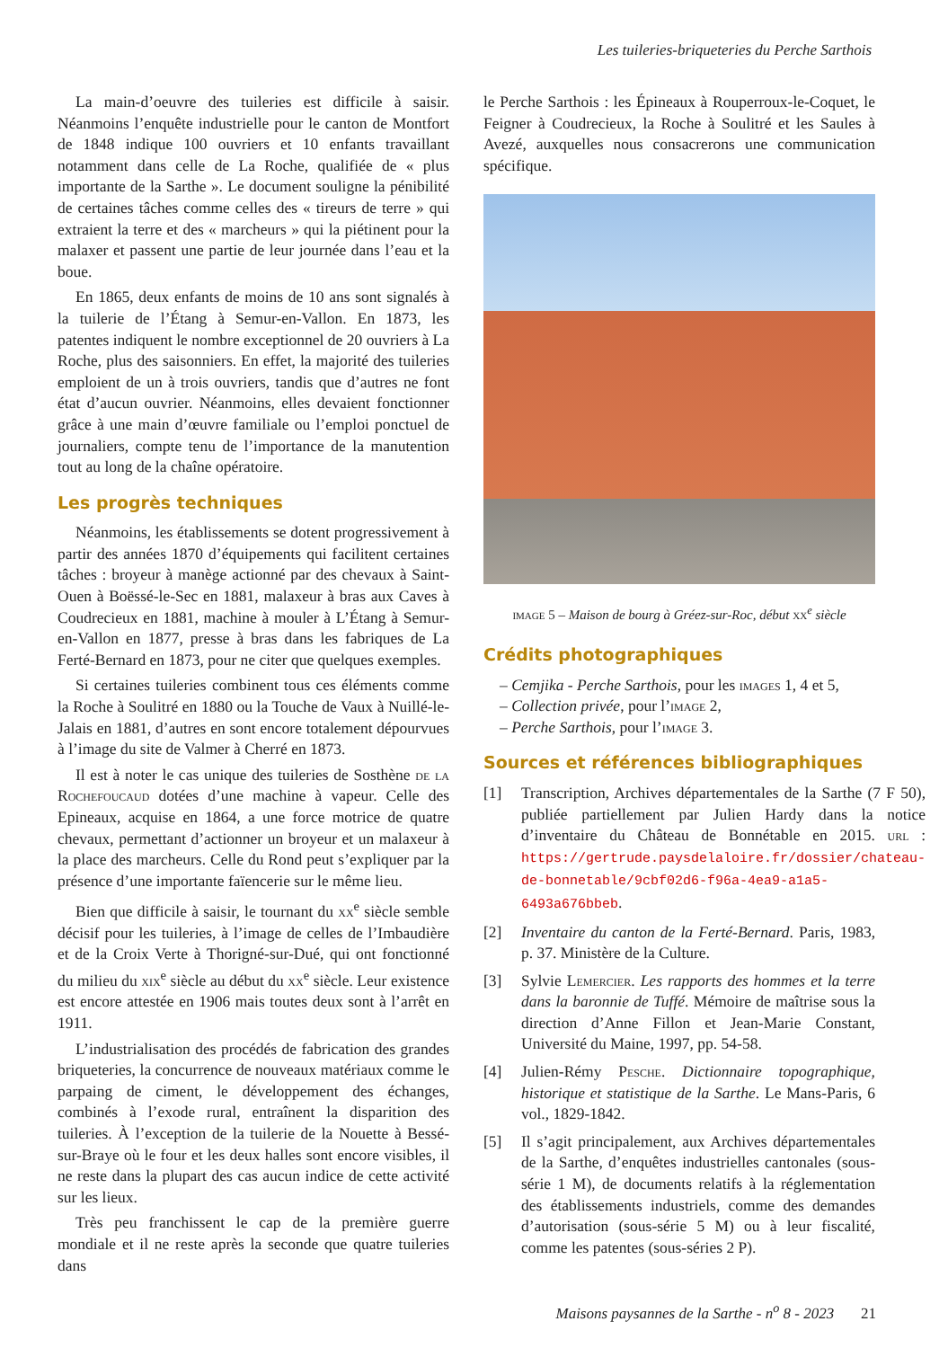Les tuileries-briqueteries du Perche Sarthois
La main-d’oeuvre des tuileries est difficile à saisir. Néanmoins l’enquête industrielle pour le canton de Montfort de 1848 indique 100 ouvriers et 10 enfants travaillant notamment dans celle de La Roche, qualifiée de « plus importante de la Sarthe ». Le document souligne la pénibilité de certaines tâches comme celles des « tireurs de terre » qui extraient la terre et des « marcheurs » qui la piétinent pour la malaxer et passent une partie de leur journée dans l’eau et la boue.
En 1865, deux enfants de moins de 10 ans sont signalés à la tuilerie de l’Étang à Semur-en-Vallon. En 1873, les patentes indiquent le nombre exceptionnel de 20 ouvriers à La Roche, plus des saisonniers. En effet, la majorité des tuileries emploient de un à trois ouvriers, tandis que d’autres ne font état d’aucun ouvrier. Néanmoins, elles devaient fonctionner grâce à une main d’œuvre familiale ou l’emploi ponctuel de journaliers, compte tenu de l’importance de la manutention tout au long de la chaîne opératoire.
Les progrès techniques
Néanmoins, les établissements se dotent progressivement à partir des années 1870 d’équipements qui facilitent certaines tâches : broyeur à manège actionné par des chevaux à Saint-Ouen à Boëssé-le-Sec en 1881, malaxeur à bras aux Caves à Coudrecieux en 1881, machine à mouler à L’Étang à Semur-en-Vallon en 1877, presse à bras dans les fabriques de La Ferté-Bernard en 1873, pour ne citer que quelques exemples.
Si certaines tuileries combinent tous ces éléments comme la Roche à Soulitré en 1880 ou la Touche de Vaux à Nuillé-le-Jalais en 1881, d’autres en sont encore totalement dépourvues à l’image du site de Valmer à Cherré en 1873.
Il est à noter le cas unique des tuileries de Sosthène de la Rochefoucaud dotées d’une machine à vapeur. Celle des Epineaux, acquise en 1864, a une force motrice de quatre chevaux, permettant d’actionner un broyeur et un malaxeur à la place des marcheurs. Celle du Rond peut s’expliquer par la présence d’une importante faïencerie sur le même lieu.
Bien que difficile à saisir, le tournant du xx<sup>e</sup> siècle semble décisif pour les tuileries, à l’image de celles de l’Imbaudière et de la Croix Verte à Thorigné-sur-Dué, qui ont fonctionné du milieu du xix<sup>e</sup> siècle au début du xx<sup>e</sup> siècle. Leur existence est encore attestée en 1906 mais toutes deux sont à l’arrêt en 1911.
L’industrialisation des procédés de fabrication des grandes briqueteries, la concurrence de nouveaux matériaux comme le parpaing de ciment, le développement des échanges, combinés à l’exode rural, entraînent la disparition des tuileries. À l’exception de la tuilerie de la Nouette à Bessé-sur-Braye où le four et les deux halles sont encore visibles, il ne reste dans la plupart des cas aucun indice de cette activité sur les lieux.
Très peu franchissent le cap de la première guerre mondiale et il ne reste après la seconde que quatre tuileries dans
le Perche Sarthois : les Épineaux à Rouperroux-le-Coquet, le Feigner à Coudrecieux, la Roche à Soulitré et les Saules à Avezé, auxquelles nous consacrerons une communication spécifique.
image 5 – Maison de bourg à Gréez-sur-Roc, début xx<sup>e</sup> siècle
Crédits photographiques
– Cemjika - Perche Sarthois, pour les images 1, 4 et 5,
– Collection privée, pour l’image 2,
– Perche Sarthois, pour l’image 3.
Sources et références bibliographiques
[1] Transcription, Archives départementales de la Sarthe (7 F 50), publiée partiellement par Julien Hardy dans la notice d’inventaire du Château de Bonnétable en 2015. url : https://gertrude.paysdelaloire.fr/dossier/chateau-de-bonnetable/9cbf02d6-f96a-4ea9-a1a5-6493a676bbeb.
[2] Inventaire du canton de la Ferté-Bernard. Paris, 1983, p. 37. Ministère de la Culture.
[3] Sylvie Lemercier. Les rapports des hommes et la terre dans la baronnie de Tuffé. Mémoire de maîtrise sous la direction d’Anne Fillon et Jean-Marie Constant, Université du Maine, 1997, pp. 54-58.
[4] Julien-Rémy Pesche. Dictionnaire topographique, historique et statistique de la Sarthe. Le Mans-Paris, 6 vol., 1829-1842.
[5] Il s’agit principalement, aux Archives départementales de la Sarthe, d’enquêtes industrielles cantonales (sous-série 1 M), de documents relatifs à la réglementation des établissements industriels, comme des demandes d’autorisation (sous-série 5 M) ou à leur fiscalité, comme les patentes (sous-séries 2 P).
Maisons paysannes de la Sarthe - n<sup>o</sup> 8 - 2023 21